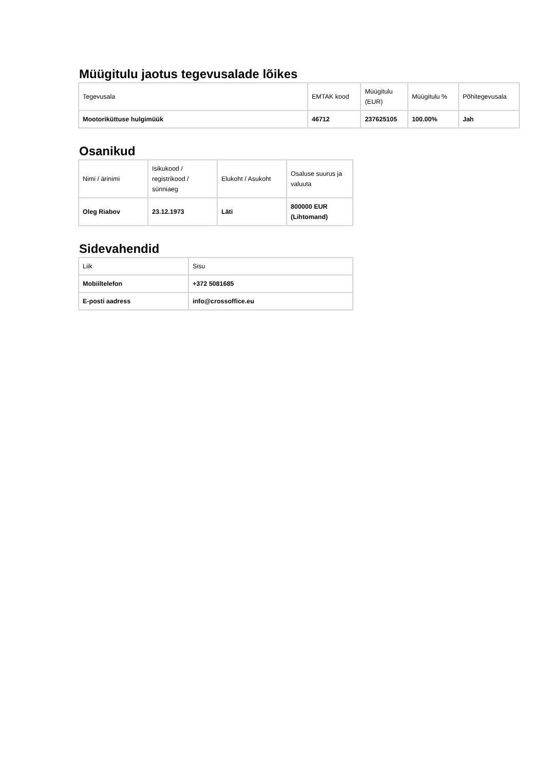Müügitulu jaotus tegevusalade lõikes
| Tegevusala | EMTAK kood | Müügitulu (EUR) | Müügitulu % | Põhitegevusala |
| --- | --- | --- | --- | --- |
| Mootoriküttuse hulgimüük | 46712 | 237625105 | 100.00% | Jah |
Osanikud
| Nimi / ärinimi | Isikukood / registrikood / sünniaeg | Elukoht / Asukoht | Osaluse suurus ja valuuta |
| --- | --- | --- | --- |
| Oleg Riabov | 23.12.1973 | Läti | 800000 EUR (Lihtomand) |
Sidevahendid
| Liik | Sisu |
| --- | --- |
| Mobiiltelefon | +372 5081685 |
| E-posti aadress | info@crossoffice.eu |